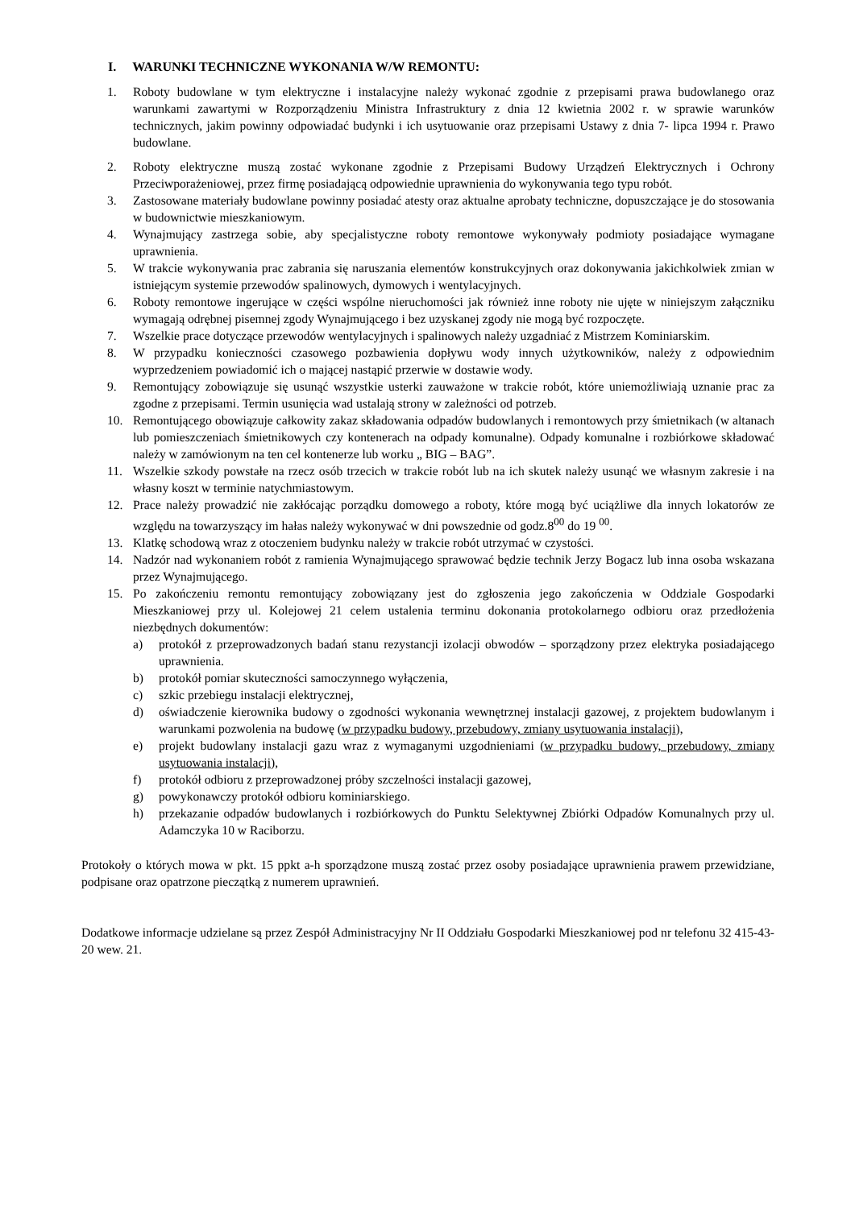I. WARUNKI TECHNICZNE WYKONANIA W/W REMONTU:
1. Roboty budowlane w tym elektryczne i instalacyjne należy wykonać zgodnie z przepisami prawa budowlanego oraz warunkami zawartymi w Rozporządzeniu Ministra Infrastruktury z dnia 12 kwietnia 2002 r. w sprawie warunków technicznych, jakim powinny odpowiadać budynki i ich usytuowanie oraz przepisami Ustawy z dnia 7- lipca 1994 r. Prawo budowlane.
2. Roboty elektryczne muszą zostać wykonane zgodnie z Przepisami Budowy Urządzeń Elektrycznych i Ochrony Przeciwporażeniowej, przez firmę posiadającą odpowiednie uprawnienia do wykonywania tego typu robót.
3. Zastosowane materiały budowlane powinny posiadać atesty oraz aktualne aprobaty techniczne, dopuszczające je do stosowania w budownictwie mieszkaniowym.
4. Wynajmujący zastrzega sobie, aby specjalistyczne roboty remontowe wykonywały podmioty posiadające wymagane uprawnienia.
5. W trakcie wykonywania prac zabrania się naruszania elementów konstrukcyjnych oraz dokonywania jakichkolwiek zmian w istniejącym systemie przewodów spalinowych, dymowych i wentylacyjnych.
6. Roboty remontowe ingerujące w części wspólne nieruchomości jak również inne roboty nie ujęte w niniejszym załączniku wymagają odrębnej pisemnej zgody Wynajmującego i bez uzyskanej zgody nie mogą być rozpoczęte.
7. Wszelkie prace dotyczące przewodów wentylacyjnych i spalinowych należy uzgadniać z Mistrzem Kominiarskim.
8. W przypadku konieczności czasowego pozbawienia dopływu wody innych użytkowników, należy z odpowiednim wyprzedzeniem powiadomić ich o mającej nastąpić przerwie w dostawie wody.
9. Remontujący zobowiązuje się usunąć wszystkie usterki zauważone w trakcie robót, które uniemożliwiają uznanie prac za zgodne z przepisami. Termin usunięcia wad ustalają strony w zależności od potrzeb.
10. Remontującego obowiązuje całkowity zakaz składowania odpadów budowlanych i remontowych przy śmietnikach (w altanach lub pomieszczeniach śmietnikowych czy kontenerach na odpady komunalne). Odpady komunalne i rozbiórkowe składować należy w zamówionym na ten cel kontenerze lub worku „ BIG – BAG”.
11. Wszelkie szkody powstałe na rzecz osób trzecich w trakcie robót lub na ich skutek należy usunąć we własnym zakresie i na własny koszt w terminie natychmiastowym.
12. Prace należy prowadzić nie zakłócając porządku domowego a roboty, które mogą być uciążliwe dla innych lokatorów ze względu na towarzyszący im hałas należy wykonywać w dni powszednie od godz.8<sup>00</sup> do 19 <sup>00</sup>.
13. Klatkę schodową wraz z otoczeniem budynku należy w trakcie robót utrzymać w czystości.
14. Nadzór nad wykonaniem robót z ramienia Wynajmującego sprawować będzie technik Jerzy Bogacz lub inna osoba wskazana przez Wynajmującego.
15. Po zakończeniu remontu remontujący zobowiązany jest do zgłoszenia jego zakończenia w Oddziale Gospodarki Mieszkaniowej przy ul. Kolejowej 21 celem ustalenia terminu dokonania protokolarnego odbioru oraz przedłożenia niezbędnych dokumentów:
a) protokół z przeprowadzonych badań stanu rezystancji izolacji obwodów – sporządzony przez elektryka posiadającego uprawnienia.
b) protokół pomiar skuteczności samoczynnego wyłączenia,
c) szkic przebiegu instalacji elektrycznej,
d) oświadczenie kierownika budowy o zgodności wykonania wewnętrznej instalacji gazowej, z projektem budowlanym i warunkami pozwolenia na budowę (w przypadku budowy, przebudowy, zmiany usytuowania instalacji),
e) projekt budowlany instalacji gazu wraz z wymaganymi uzgodnieniami (w przypadku budowy, przebudowy, zmiany usytuowania instalacji),
f) protokół odbioru z przeprowadzonej próby szczelności instalacji gazowej,
g) powykonawczy protokół odbioru kominiarskiego.
h) przekazanie odpadów budowlanych i rozbiórkowych do Punktu Selektywnej Zbiórki Odpadów Komunalnych przy ul. Adamczyka 10 w Raciborzu.
Protokoły o których mowa w pkt. 15 ppkt a-h sporządzone muszą zostać przez osoby posiadające uprawnienia prawem przewidziane, podpisane oraz opatrzone pieczątką z numerem uprawnień.
Dodatkowe informacje udzielane są przez Zespół Administracyjny Nr II Oddziału Gospodarki Mieszkaniowej pod nr telefonu 32 415-43-20 wew. 21.